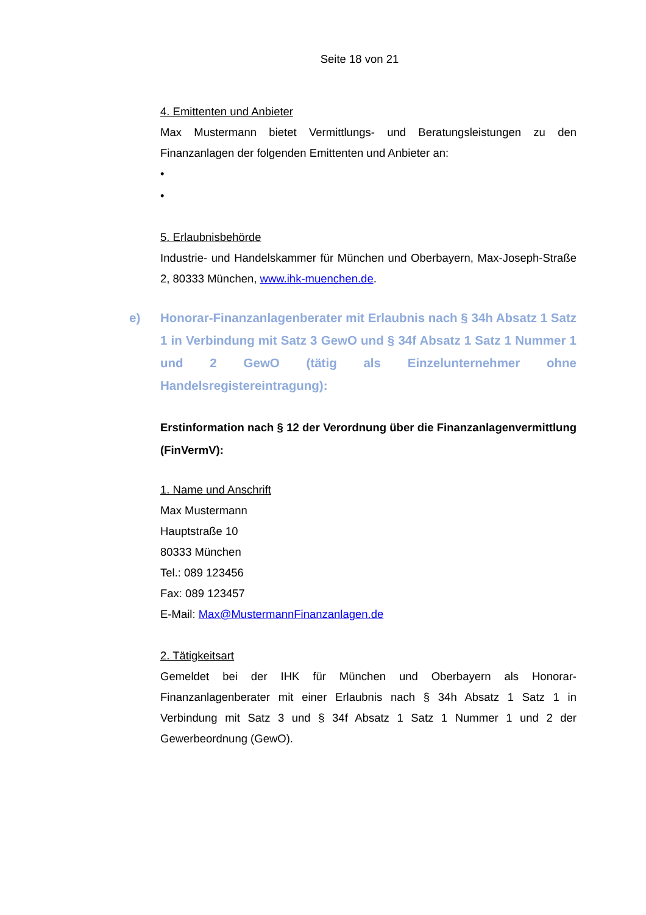Seite 18 von 21
4. Emittenten und Anbieter
Max Mustermann bietet Vermittlungs- und Beratungsleistungen zu den Finanzanlagen der folgenden Emittenten und Anbieter an:
•
•
5. Erlaubnisbehörde
Industrie- und Handelskammer für München und Oberbayern, Max-Joseph-Straße 2, 80333 München, www.ihk-muenchen.de.
e) Honorar-Finanzanlagenberater mit Erlaubnis nach § 34h Absatz 1 Satz 1 in Verbindung mit Satz 3 GewO und § 34f Absatz 1 Satz 1 Nummer 1 und 2 GewO (tätig als Einzelunternehmer ohne Handelsregistereintragung):
Erstinformation nach § 12 der Verordnung über die Finanzanlagenvermittlung (FinVermV):
1. Name und Anschrift
Max Mustermann
Hauptstraße 10
80333 München
Tel.: 089 123456
Fax: 089 123457
E-Mail: Max@MustermannFinanzanlagen.de
2. Tätigkeitsart
Gemeldet bei der IHK für München und Oberbayern als Honorar-Finanzanlagenberater mit einer Erlaubnis nach § 34h Absatz 1 Satz 1 in Verbindung mit Satz 3 und § 34f Absatz 1 Satz 1 Nummer 1 und 2 der Gewerbeordnung (GewO).